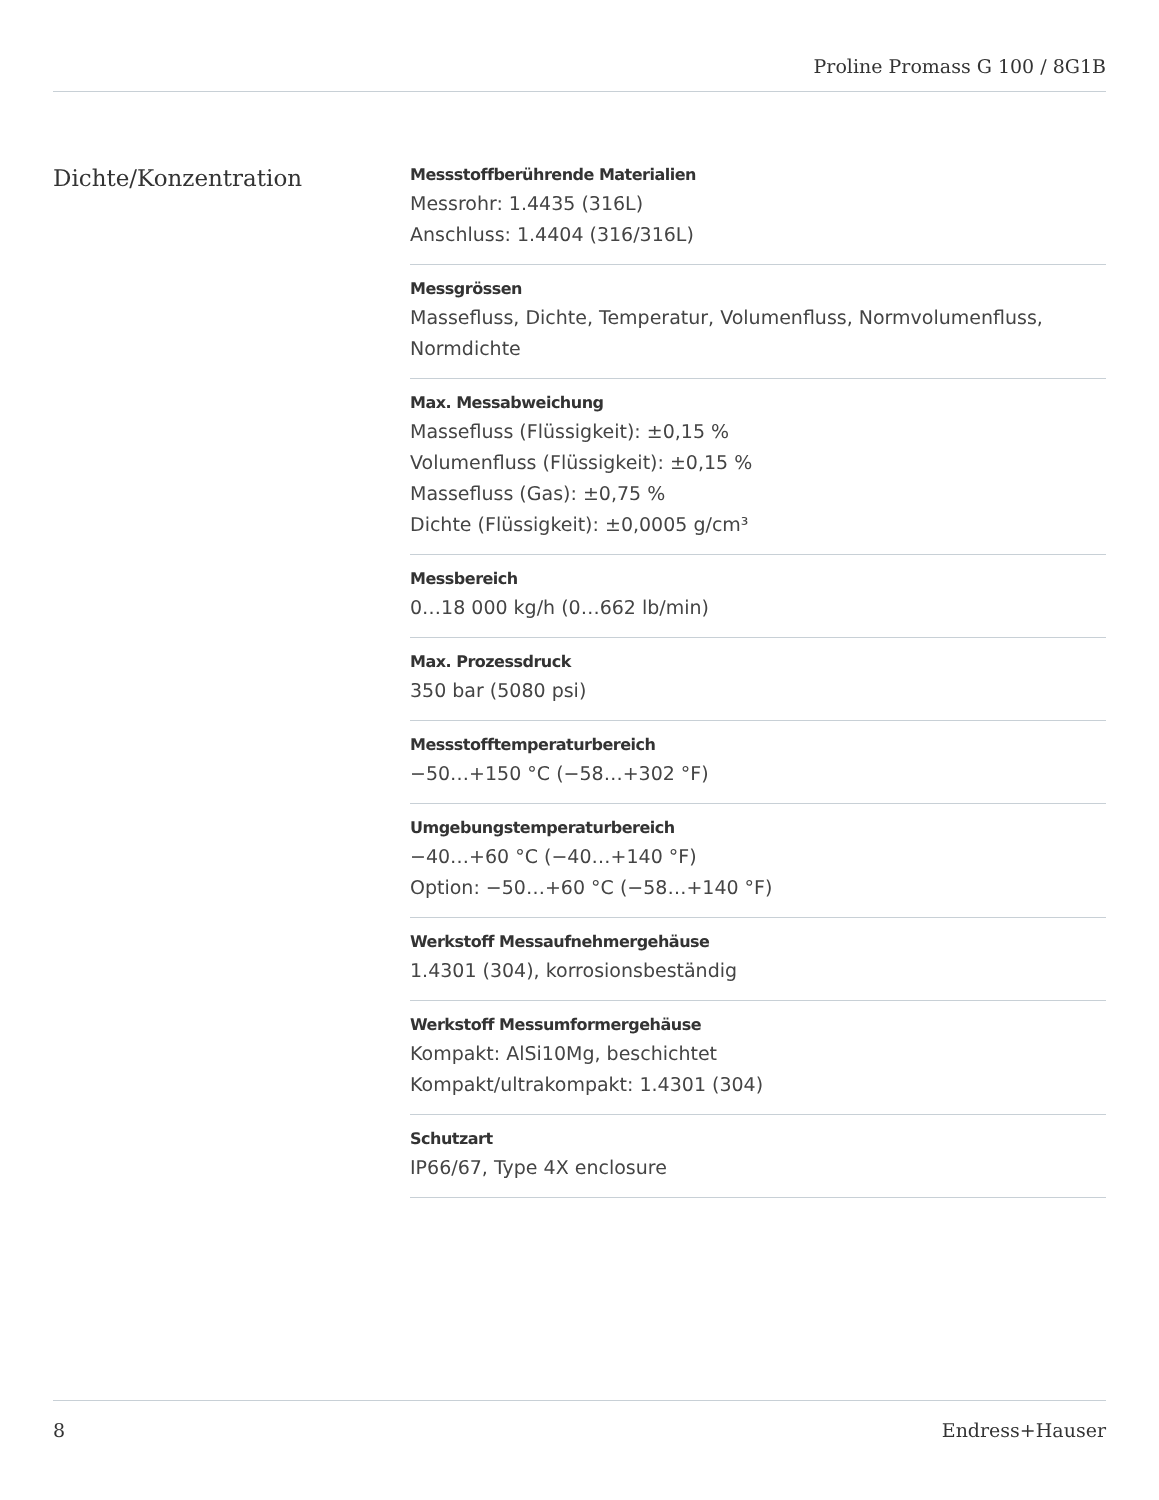Proline Promass G 100 / 8G1B
Dichte/Konzentration
Messstoffberührende Materialien
Messrohr: 1.4435 (316L)
Anschluss: 1.4404 (316/316L)
Messgrössen
Massefluss, Dichte, Temperatur, Volumenfluss, Normvolumenfluss, Normdichte
Max. Messabweichung
Massefluss (Flüssigkeit): ±0,15 %
Volumenfluss (Flüssigkeit): ±0,15 %
Massefluss (Gas): ±0,75 %
Dichte (Flüssigkeit): ±0,0005 g/cm³
Messbereich
0…18 000 kg/h (0…662 lb/min)
Max. Prozessdruck
350 bar (5080 psi)
Messstofftemperaturbereich
−50…+150 °C (−58…+302 °F)
Umgebungstemperaturbereich
−40…+60 °C (−40…+140 °F)
Option: −50…+60 °C (−58…+140 °F)
Werkstoff Messaufnehmergehäuse
1.4301 (304), korrosionsbeständig
Werkstoff Messumformergehäuse
Kompakt: AlSi10Mg, beschichtet
Kompakt/ultrakompakt: 1.4301 (304)
Schutzart
IP66/67, Type 4X enclosure
8 Endress+Hauser